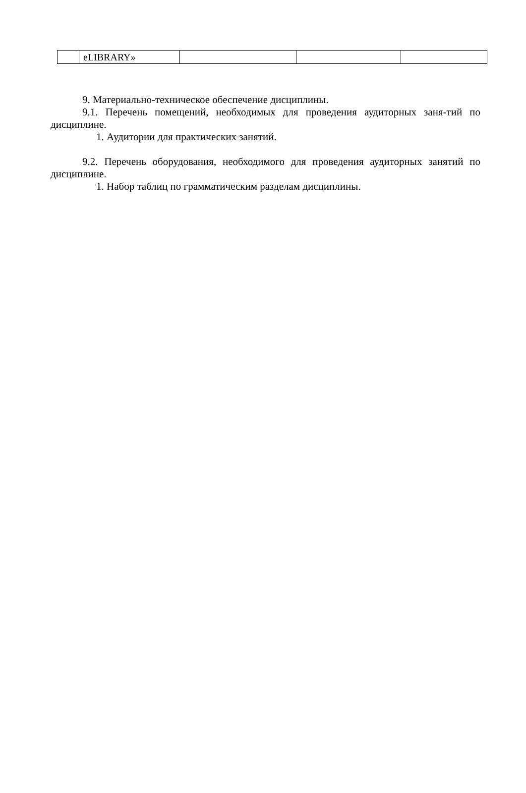| | eLIBRARY» | | | |
9. Материально-техническое обеспечение дисциплины.
9.1. Перечень помещений, необходимых для проведения аудиторных заня-тий по дисциплине.
1. Аудитории для практических занятий.
9.2. Перечень оборудования, необходимого для проведения аудиторных занятий по дисциплине.
1. Набор таблиц по грамматическим разделам дисциплины.